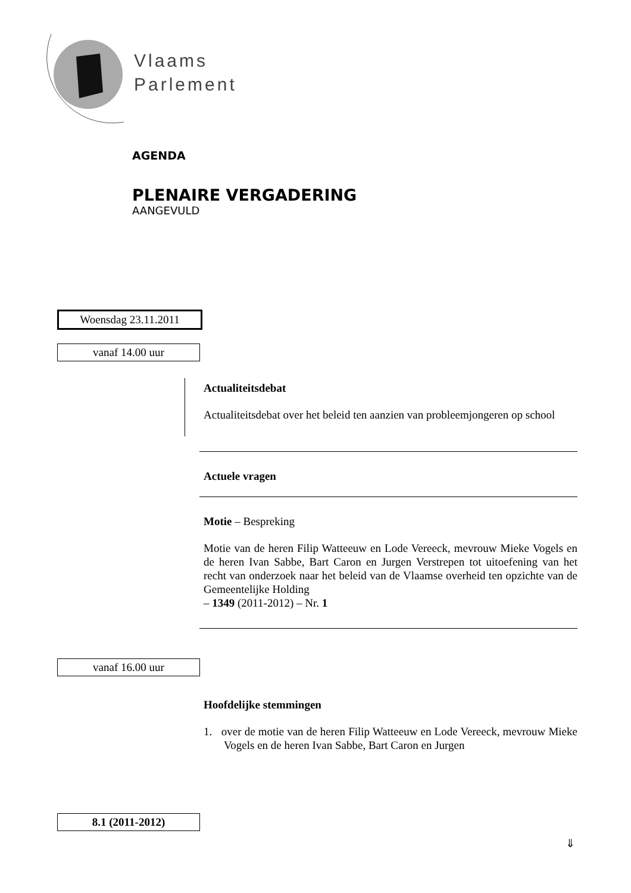Vlaams
Parlement
AGENDA
PLENAIRE VERGADERING
AANGEVULD
Woensdag 23.11.2011
vanaf 14.00 uur
Actualiteitsdebat
Actualiteitsdebat over het beleid ten aanzien van probleemjongeren op school
Actuele vragen
Motie – Bespreking
Motie van de heren Filip Watteeuw en Lode Vereeck, mevrouw Mieke Vogels en de heren Ivan Sabbe, Bart Caron en Jurgen Verstrepen tot uitoefening van het recht van onderzoek naar het beleid van de Vlaamse overheid ten opzichte van de Gemeentelijke Holding
– 1349 (2011-2012) – Nr. 1
vanaf 16.00 uur
Hoofdelijke stemmingen
1. over de motie van de heren Filip Watteeuw en Lode Vereeck, mevrouw Mieke Vogels en de heren Ivan Sabbe, Bart Caron en Jurgen
8.1 (2011-2012)
⇓